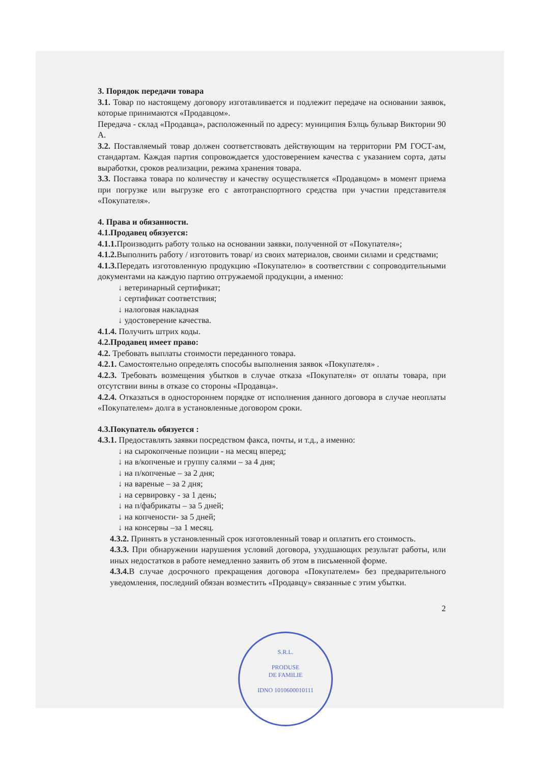3. Порядок передачи товара
3.1. Товар по настоящему договору изготавливается и подлежит передаче на основании заявок, которые принимаются «Продавцом».
Передача - склад «Продавца», расположенный по адресу: муниципия Бэлць бульвар Виктории 90 А.
3.2. Поставляемый товар должен соответствовать действующим на территории РМ ГОСТ-ам, стандартам. Каждая партия сопровождается удостоверением качества с указанием сорта, даты выработки, сроков реализации, режима хранения товара.
3.3. Поставка товара по количеству и качеству осуществляется «Продавцом» в момент приема при погрузке или выгрузке его с автотранспортного средства при участии представителя «Покупателя».
4. Права и обязанности.
4.1.Продавец обязуется:
4.1.1. Производить работу только на основании заявки, полученной от «Покупателя»;
4.1.2. Выполнить работу / изготовить товар/ из своих материалов, своими силами и средствами;
4.1.3. Передать изготовленную продукцию «Покупателю» в соответствии с сопроводительными документами на каждую партию отгружаемой продукции, а именно:
↓ ветеринарный сертификат;
↓ сертификат соответствия;
↓ налоговая накладная
↓ удостоверение качества.
4.1.4. Получить штрих коды.
4.2.Продавец имеет право:
4.2. Требовать выплаты стоимости переданного товара.
4.2.1. Самостоятельно определять способы выполнения заявок «Покупателя» .
4.2.3. Требовать возмещения убытков в случае отказа «Покупателя» от оплаты товара, при отсутствии вины в отказе со стороны «Продавца».
4.2.4. Отказаться в одностороннем порядке от исполнения данного договора в случае неоплаты «Покупателем» долга в установленные договором сроки.
4.3.Покупатель обязуется :
4.3.1. Предоставлять заявки посредством факса, почты, и т.д., а именно:
↓ на сырокопченые позиции - на месяц вперед;
↓ на в/копченые и группу салями – за 4 дня;
↓ на п/копченые – за 2 дня;
↓ на вареные – за 2 дня;
↓ на сервировку - за 1 день;
↓ на п/фабрикаты – за 5 дней;
↓ на копчености- за 5 дней;
↓ на консервы –за 1 месяц.
4.3.2. Принять в установленный срок изготовленный товар и оплатить его стоимость.
4.3.3. При обнаружении нарушения условий договора, ухудшающих результат работы, или иных недостатков в работе немедленно заявить об этом в письменной форме.
4.3.4. В случае досрочного прекращения договора «Покупателем» без предварительного уведомления, последний обязан возместить «Продавцу» связанные с этим убытки.
2
S.R.L.
PRODUSE
DE FAMILIE
IDNO 1010600010111